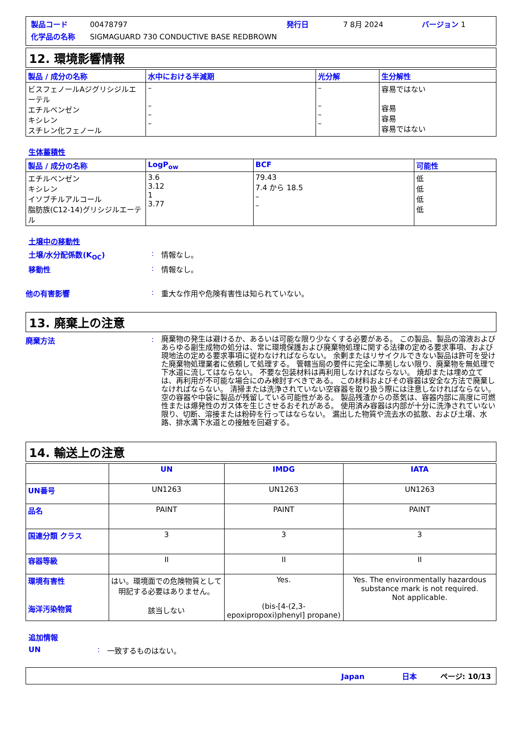製品コード 00478797 発行日 7 8月 2024 バージョン 1
化学品の名称 SIGMAGUARD 730 CONDUCTIVE BASE REDBROWN
12. 環境影響情報
| 製品 / 成分の名称 | 水中における半減期 | 光分解 | 生分解性 |
| --- | --- | --- | --- |
| ビスフェノールAジグリシジルエーテル エチルベンゼン キシレン スチレン化フェノール | – – – – | – – – – | 容易ではない 容易 容易 容易ではない |
生体蓄積性
| 製品 / 成分の名称 | LogP<sub>ow</sub> | BCF | 可能性 |
| --- | --- | --- | --- |
| エチルベンゼン キシレン イソブチルアルコール 脂肪族(C12-14)グリシジルエーテル | 3.6 3.12 1 3.77 | 79.43 7.4 から 18.5 – – | 低 低 低 低 |
土壌中の移動性
土壌/水分配係数(K<sub>OC</sub>): 情報なし。
移動性: 情報なし。
他の有害影響: 重大な作用や危険有害性は知られていない。
13. 廃棄上の注意
廃棄方法: 廃棄物の発生は避けるか、あるいは可能な限り少なくする必要がある。 この製品、製品の溶液およびあらゆる副生成物の処分は、常に環境保護および廃棄物処理に関する法律の定める要求事項、および現地法の定める要求事項に従わなければならない。 余剰またはリサイクルできない製品は許可を受けた廃棄物処理業者に依頼して処理する。 管轄当局の要件に完全に準拠しない限り、廃棄物を無処理で下水道に流してはならない。 不要な包装材料は再利用しなければならない。 焼却または埋め立ては、再利用が不可能な場合にのみ検討すべきである。 この材料およびその容器は安全な方法で廃棄しなければならない。 清掃または洗浄されていない空容器を取り扱う際には注意しなければならない。 空の容器や中袋に製品が残留している可能性がある。 製品残渣からの蒸気は、容器内部に高度に可燃性または爆発性のガス体を生じさせるおそれがある。 使用済み容器は内部が十分に洗浄されていない限り、切断、溶接または粉砕を行ってはならない。 漏出した物質や流去水の拡散、および土壌、水路、排水溝下水道との接触を回避する。
14. 輸送上の注意
| | UN | IMDG | IATA |
| UN番号 | UN1263 | UN1263 | UN1263 |
| 品名 | PAINT | PAINT | PAINT |
| 国連分類 クラス | 3 | 3 | 3 |
| 容器等級 | II | II | II |
| 環境有害性 海洋汚染物質 | はい。環境面での危険物質として明記する必要はありません。 該当しない | Yes. (bis-[4-(2,3-epoxipropoxi)phenyl] propane) | Yes. The environmentally hazardous substance mark is not required. Not applicable. |
追加情報
UN: 一致するものはない。
Japan 日本 ページ: 10/13